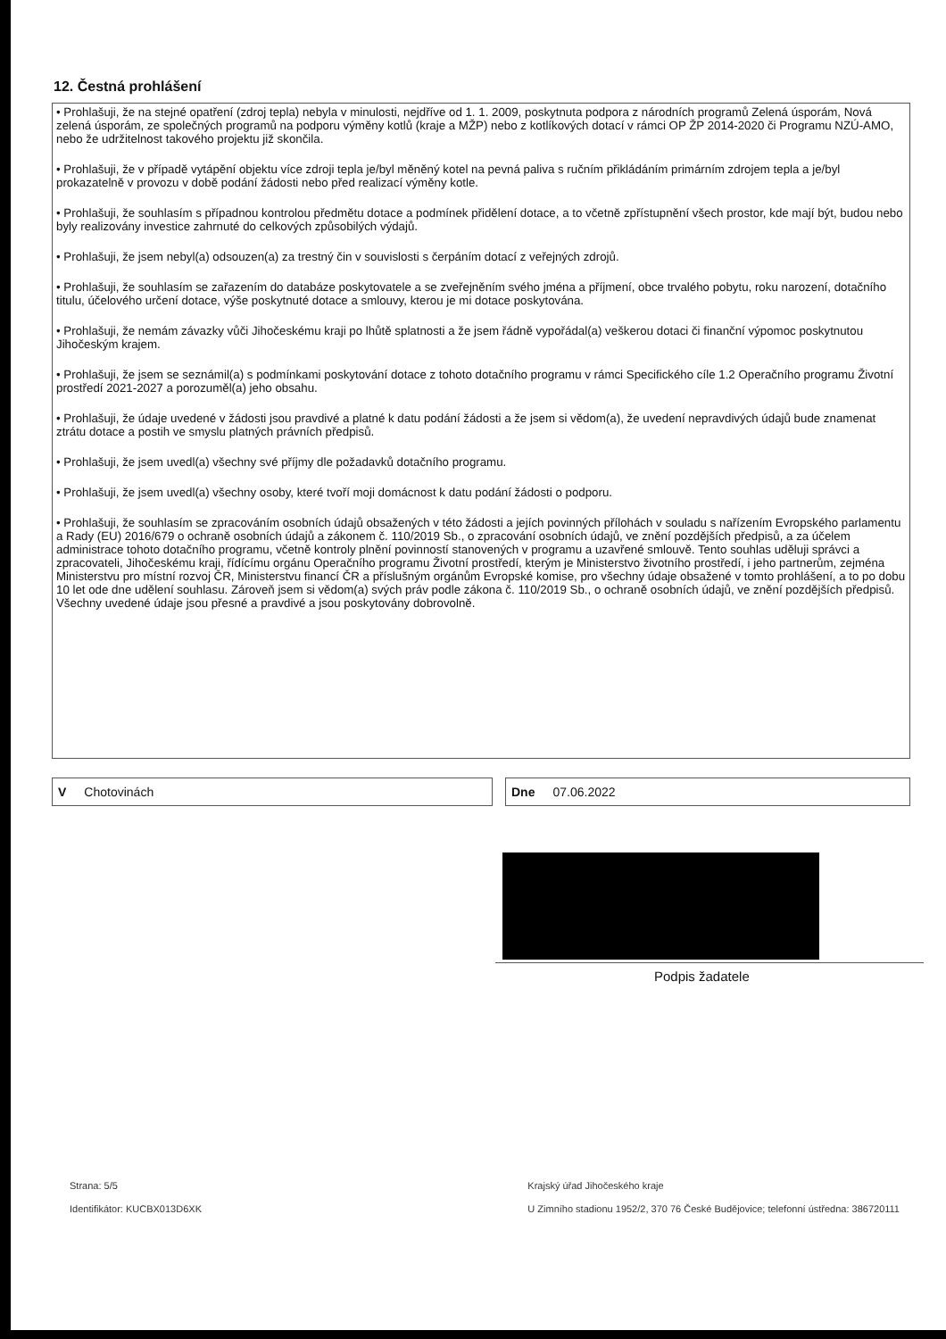12. Čestná prohlášení
• Prohlašuji, že na stejné opatření (zdroj tepla) nebyla v minulosti, nejdříve od 1. 1. 2009, poskytnuta podpora z národních programů Zelená úsporám, Nová zelená úsporám, ze společných programů na podporu výměny kotlů (kraje a MŽP) nebo z kotlíkových dotací v rámci OP ŽP 2014-2020 či Programu NZÚ-AMO, nebo že udržitelnost takového projektu již skončila.
• Prohlašuji, že v případě vytápění objektu více zdroji tepla je/byl měněný kotel na pevná paliva s ručním přikládáním primárním zdrojem tepla a je/byl prokazatelně v provozu v době podání žádosti nebo před realizací výměny kotle.
• Prohlašuji, že souhlasím s případnou kontrolou předmětu dotace a podmínek přidělení dotace, a to včetně zpřístupnění všech prostor, kde mají být, budou nebo byly realizovány investice zahrnuté do celkových způsobilých výdajů.
• Prohlašuji, že jsem nebyl(a) odsouzen(a) za trestný čin v souvislosti s čerpáním dotací z veřejných zdrojů.
• Prohlašuji, že souhlasím se zařazením do databáze poskytovatele a se zveřejněním svého jména a příjmení, obce trvalého pobytu, roku narození, dotačního titulu, účelového určení dotace, výše poskytnuté dotace a smlouvy, kterou je mi dotace poskytována.
• Prohlašuji, že nemám závazky vůči Jihočeskému kraji po lhůtě splatnosti a že jsem řádně vypořádal(a) veškerou dotaci či finanční výpomoc poskytnutou Jihočeským krajem.
• Prohlašuji, že jsem se seznámil(a) s podmínkami poskytování dotace z tohoto dotačního programu v rámci Specifického cíle 1.2 Operačního programu Životní prostředí 2021-2027 a porozuměl(a) jeho obsahu.
• Prohlašuji, že údaje uvedené v žádosti jsou pravdivé a platné k datu podání žádosti a že jsem si vědom(a), že uvedení nepravdivých údajů bude znamenat ztrátu dotace a postih ve smyslu platných právních předpisů.
• Prohlašuji, že jsem uvedl(a) všechny své příjmy dle požadavků dotačního programu.
• Prohlašuji, že jsem uvedl(a) všechny osoby, které tvoří moji domácnost k datu podání žádosti o podporu.
• Prohlašuji, že souhlasím se zpracováním osobních údajů obsažených v této žádosti a jejích povinných přílohách v souladu s nařízením Evropského parlamentu a Rady (EU) 2016/679 o ochraně osobních údajů a zákonem č. 110/2019 Sb., o zpracování osobních údajů, ve znění pozdějších předpisů, a za účelem administrace tohoto dotačního programu, včetně kontroly plnění povinností stanovených v programu a uzavřené smlouvě. Tento souhlas uděluji správci a zpracovateli, Jihočeskému kraji, řídícímu orgánu Operačního programu Životní prostředí, kterým je Ministerstvo životního prostředí, i jeho partnerům, zejména Ministerstvu pro místní rozvoj ČR, Ministerstvu financí ČR a příslušným orgánům Evropské komise, pro všechny údaje obsažené v tomto prohlášení, a to po dobu 10 let ode dne udělení souhlasu. Zároveň jsem si vědom(a) svých práv podle zákona č. 110/2019 Sb., o ochraně osobních údajů, ve znění pozdějších předpisů. Všechny uvedené údaje jsou přesné a pravdivé a jsou poskytovány dobrovolně.
V Chotovinách Dne 07.06.2022
Podpis žadatele
Strana: 5/5
Identifikátor: KUCBX013D6XK
Krajský úřad Jihočeského kraje
U Zimního stadionu 1952/2, 370 76 České Budějovice; telefonní ústředna: 386720111